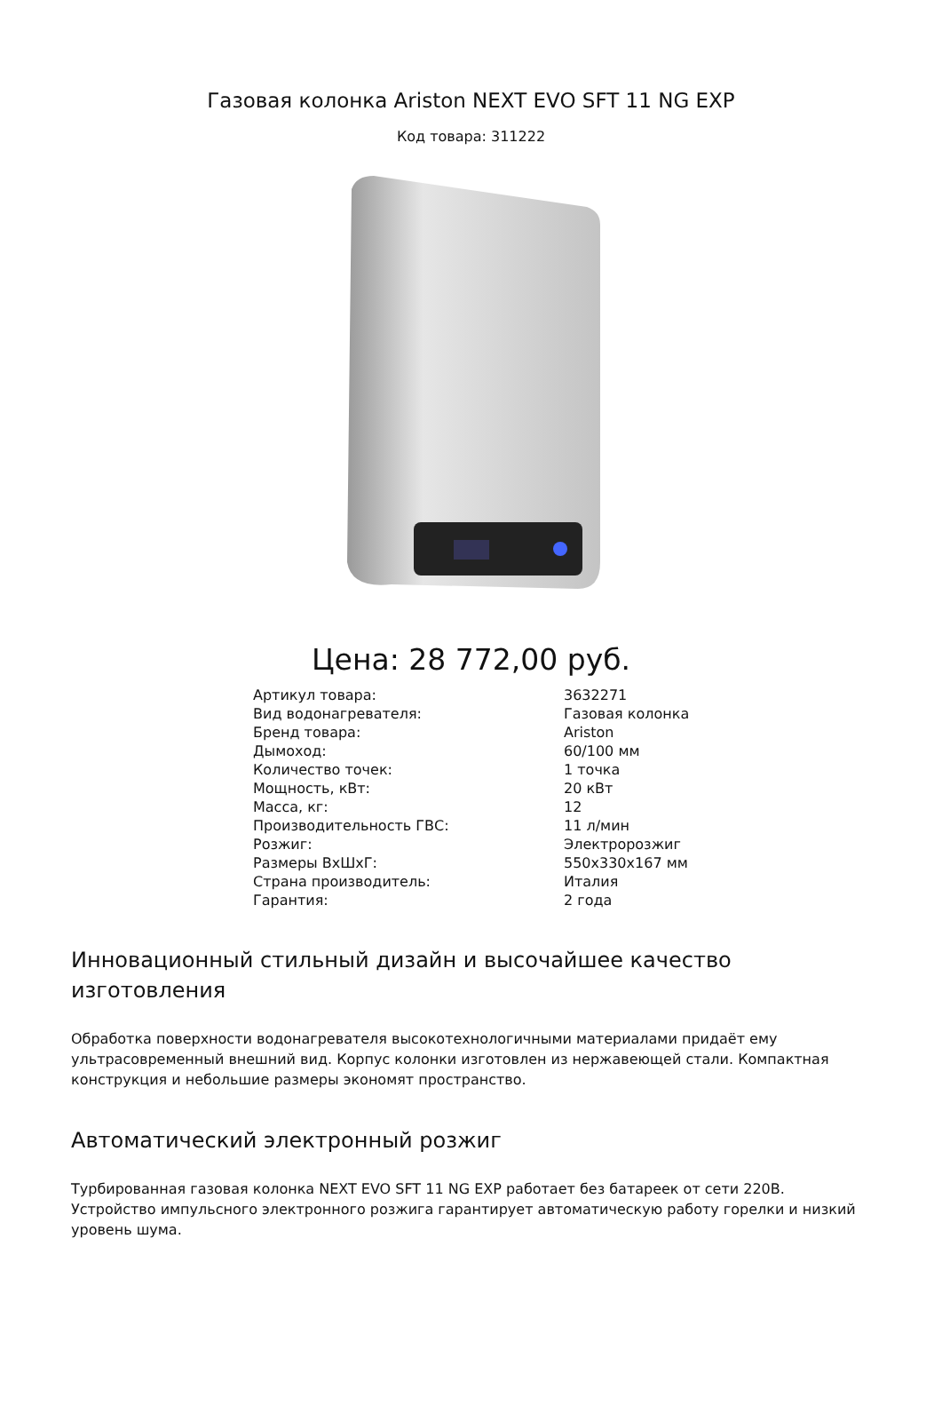Газовая колонка Ariston NEXT EVO SFT 11 NG EXP
Код товара: 311222
Цена: 28 772,00 руб.
| Артикул товара: | 3632271 |
| Вид водонагревателя: | Газовая колонка |
| Бренд товара: | Ariston |
| Дымоход: | 60/100 мм |
| Количество точек: | 1 точка |
| Мощность, кВт: | 20 кВт |
| Масса, кг: | 12 |
| Производительность ГВС: | 11 л/мин |
| Розжиг: | Электророзжиг |
| Размеры ВхШхГ: | 550x330x167 мм |
| Страна производитель: | Италия |
| Гарантия: | 2 года |
Инновационный стильный дизайн и высочайшее качество изготовления
Обработка поверхности водонагревателя высокотехнологичными материалами придаёт ему ультрасовременный внешний вид. Корпус колонки изготовлен из нержавеющей стали. Компактная конструкция и небольшие размеры экономят пространство.
Автоматический электронный розжиг
Турбированная газовая колонка NEXT EVO SFT 11 NG EXP работает без батареек от сети 220В. Устройство импульсного электронного розжига гарантирует автоматическую работу горелки и низкий уровень шума.